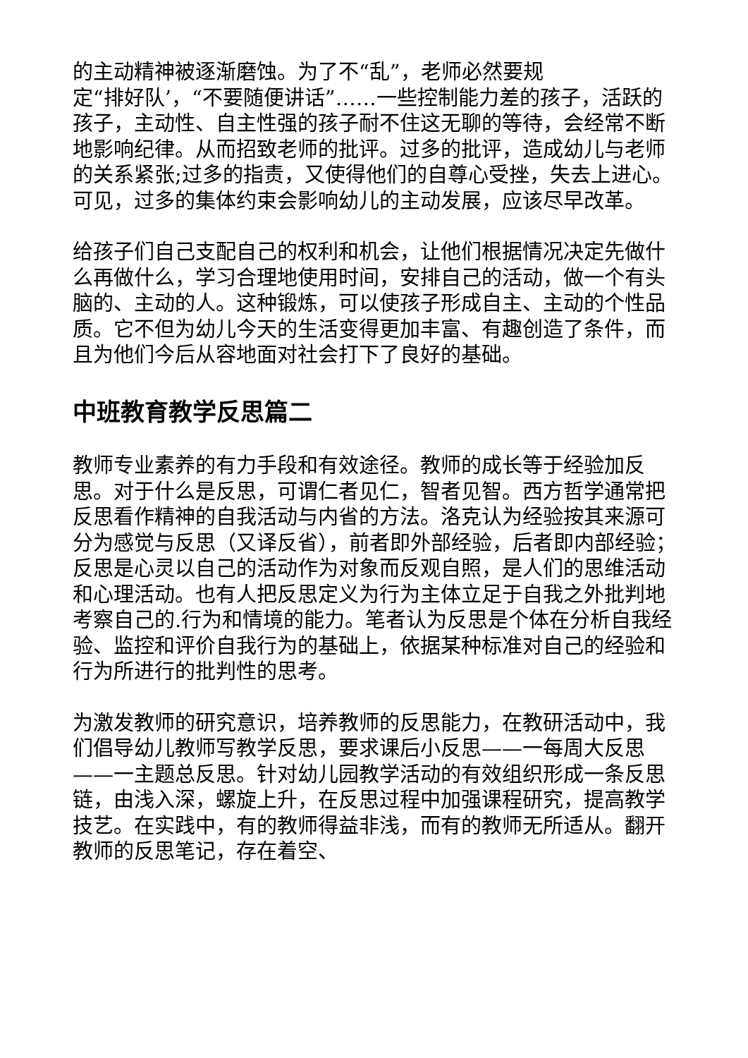的主动精神被逐渐磨蚀。为了不“乱”，老师必然要规
定“排好队’，“不要随便讲话”……一些控制能力差的孩子，活跃的孩子，主动性、自主性强的孩子耐不住这无聊的等待，会经常不断地影响纪律。从而招致老师的批评。过多的批评，造成幼儿与老师的关系紧张;过多的指责，又使得他们的自尊心受挫，失去上进心。可见，过多的集体约束会影响幼儿的主动发展，应该尽早改革。
给孩子们自己支配自己的权利和机会，让他们根据情况决定先做什么再做什么，学习合理地使用时间，安排自己的活动，做一个有头脑的、主动的人。这种锻炼，可以使孩子形成自主、主动的个性品质。它不但为幼儿今天的生活变得更加丰富、有趣创造了条件，而且为他们今后从容地面对社会打下了良好的基础。
中班教育教学反思篇二
教师专业素养的有力手段和有效途径。教师的成长等于经验加反思。对于什么是反思，可谓仁者见仁，智者见智。西方哲学通常把反思看作精神的自我活动与内省的方法。洛克认为经验按其来源可分为感觉与反思（又译反省），前者即外部经验，后者即内部经验；反思是心灵以自己的活动作为对象而反观自照，是人们的思维活动和心理活动。也有人把反思定义为行为主体立足于自我之外批判地考察自己的.行为和情境的能力。笔者认为反思是个体在分析自我经验、监控和评价自我行为的基础上，依据某种标准对自己的经验和行为所进行的批判性的思考。
为激发教师的研究意识，培养教师的反思能力，在教研活动中，我们倡导幼儿教师写教学反思，要求课后小反思——一每周大反思——一主题总反思。针对幼儿园教学活动的有效组织形成一条反思链，由浅入深，螺旋上升，在反思过程中加强课程研究，提高教学技艺。在实践中，有的教师得益非浅，而有的教师无所适从。翻开教师的反思笔记，存在着空、